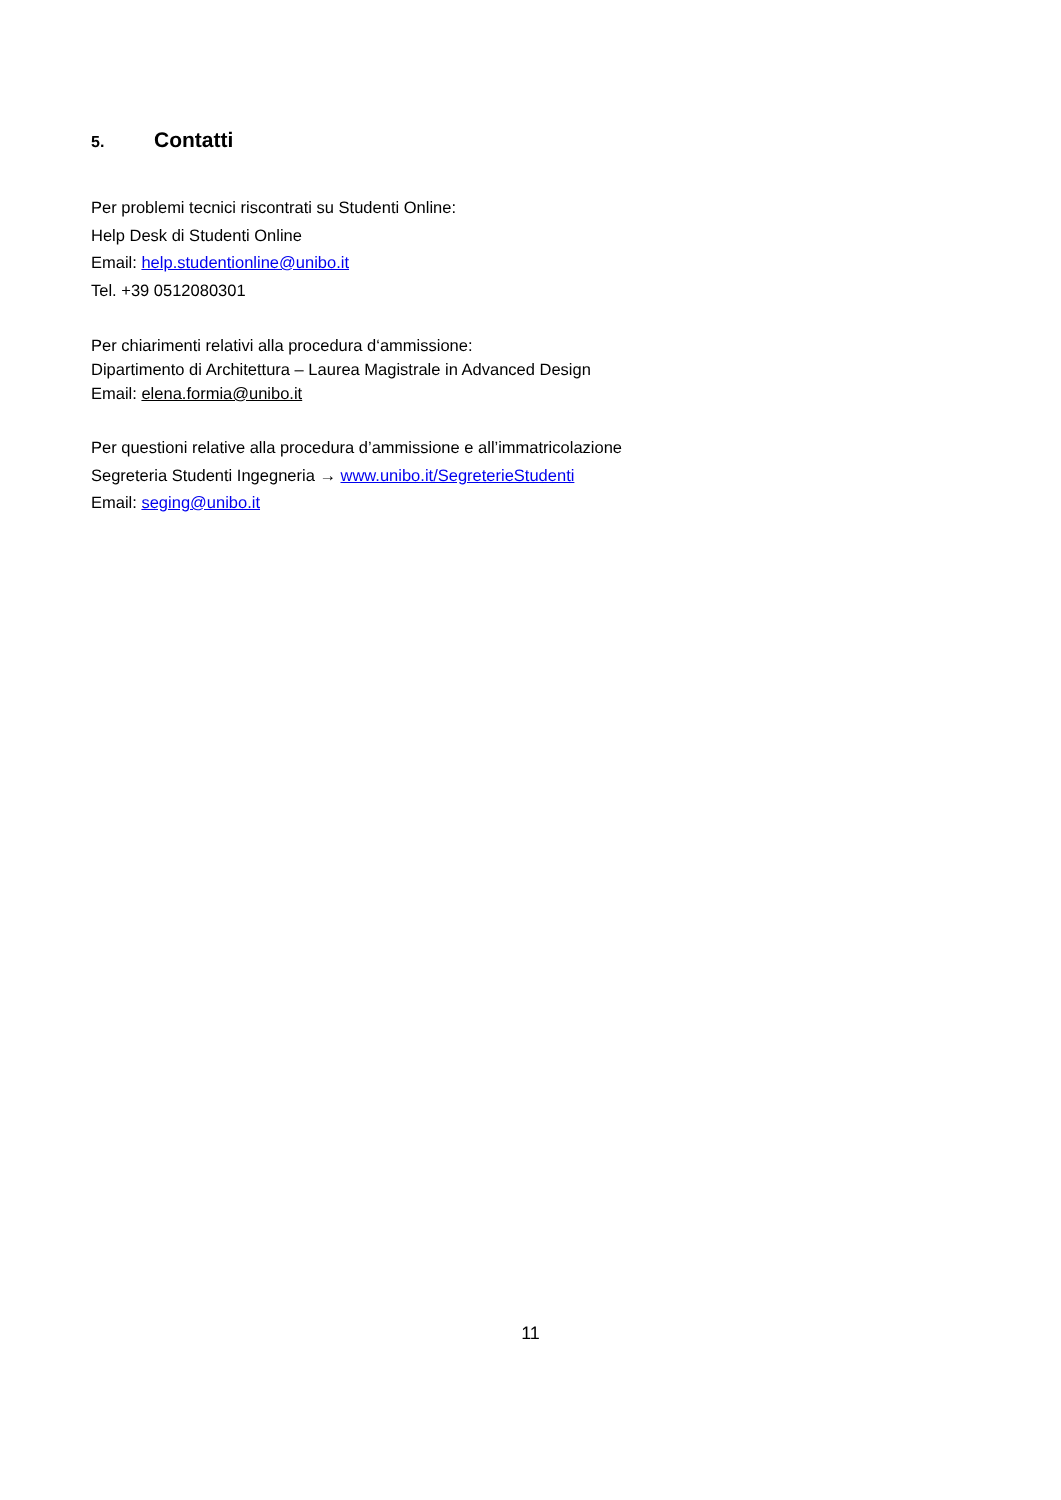5. Contatti
Per problemi tecnici riscontrati su Studenti Online:
Help Desk di Studenti Online
Email: help.studentionline@unibo.it
Tel. +39 0512080301
Per chiarimenti relativi alla procedura d‘ammissione:
Dipartimento di Architettura – Laurea Magistrale in Advanced Design
Email: elena.formia@unibo.it
Per questioni relative alla procedura d’ammissione e all’immatricolazione
Segreteria Studenti Ingegneria → www.unibo.it/SegreterieStudenti
Email: seging@unibo.it
11